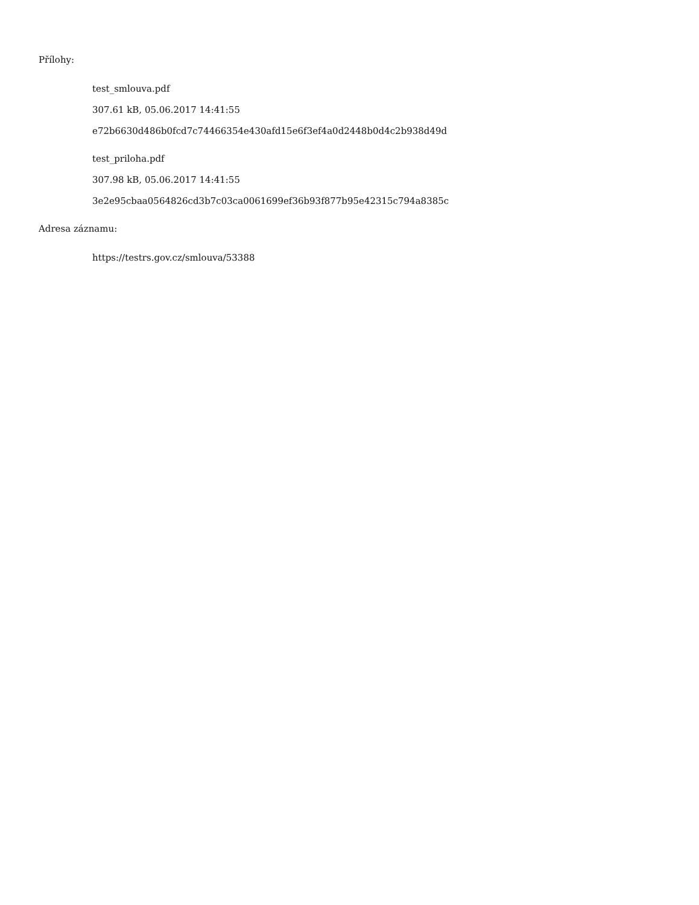Přílohy:
test_smlouva.pdf
307.61 kB, 05.06.2017 14:41:55
e72b6630d486b0fcd7c74466354e430afd15e6f3ef4a0d2448b0d4c2b938d49d
test_priloha.pdf
307.98 kB, 05.06.2017 14:41:55
3e2e95cbaa0564826cd3b7c03ca0061699ef36b93f877b95e42315c794a8385c
Adresa záznamu:
https://testrs.gov.cz/smlouva/53388